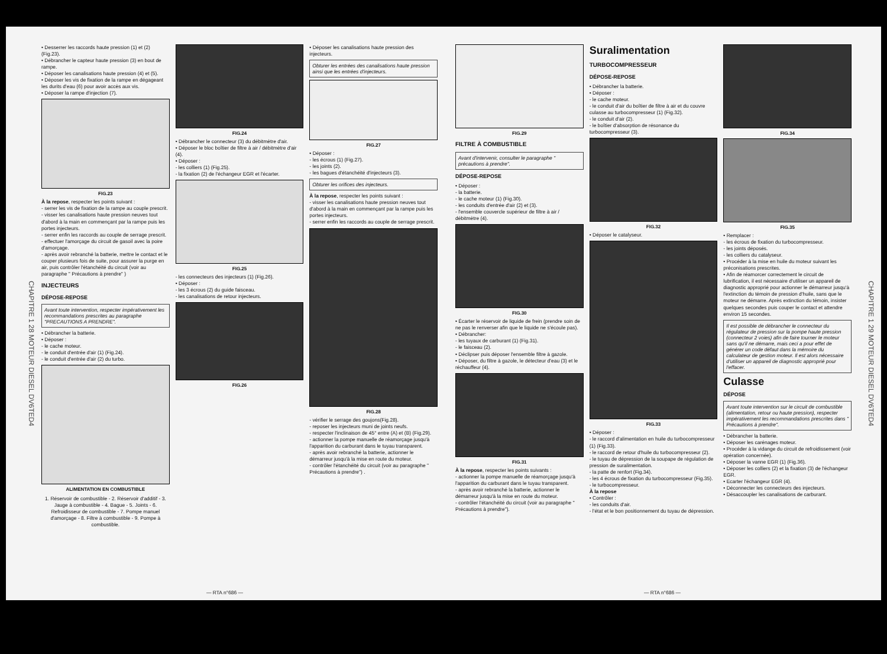CHAPITRE 1 28 MOTEUR DIESEL DV6TED4
• Desserrer les raccords haute pression (1) et (2) (Fig.23).
• Débrancher le capteur haute pression (3) en bout de rampe.
• Déposer les canalisations haute pression (4) et (5).
• Déposer les vis de fixation de la rampe en dégageant les durits d'eau (6) pour avoir accès aux vis.
• Déposer la rampe d'injection (7).
FIG.23
À la repose, respecter les points suivant :
- serrer les vis de fixation de la rampe au couple prescrit.
- visser les canalisations haute pression neuves tout d'abord à la main en commençant par la rampe puis les portes injecteurs.
- serrer enfin les raccords au couple de serrage prescrit.
- effectuer l'amorçage du circuit de gasoil avec la poire d'amorçage.
- après avoir rebranché la batterie, mettre le contact et le couper plusieurs fois de suite, pour assurer la purge en air, puis contrôler l'étanchéité du circuit (voir au paragraphe " Précautions à prendre" )
INJECTEURS
DÉPOSE-REPOSE
Avant toute intervention, respecter impérativement les recommandations prescrites au paragraphe "PRECAUTIONS A PRENDRE".
• Débrancher la batterie.
• Déposer :
- le cache moteur.
- le conduit d'entrée d'air (1) (Fig.24).
- le conduit d'entrée d'air (2) du turbo.
ALIMENTATION EN COMBUSTIBLE
1. Réservoir de combustible - 2. Réservoir d'additif - 3. Jauge à combustible - 4. Bague - 5. Joints - 6. Refroidisseur de combustible - 7. Pompe manuel d'amorçage - 8. Filtre à combustible - 9. Pompe à combustible.
FIG.24
• Débrancher le connecteur (3) du débitmètre d'air.
• Déposer le bloc boîtier de filtre à air / débitmètre d'air (4).
• Déposer :
- les colliers (1) (Fig.25).
- la fixation (2) de l'échangeur EGR et l'écarter.
FIG.25
- les connecteurs des injecteurs (1) (Fig.26).
• Déposer :
- les 3 écrous (2) du guide faisceau.
- les canalisations de retour injecteurs.
FIG.26
• Déposer les canalisations haute pression des injecteurs.
Obturer les entrées des canalisations haute pression ainsi que les entrées d'injecteurs.
FIG.27
• Déposer :
- les écrous (1) (Fig.27).
- les joints (2).
- les bagues d'étanchéité d'injecteurs (3).
Obturer les orifices des injecteurs.
À la repose, respecter les points suivant :
- visser les canalisations haute pression neuves tout d'abord à la main en commençant par la rampe puis les portes injecteurs.
- serrer enfin les raccords au couple de serrage prescrit.
FIG.28
- vérifier le serrage des goujons(Fig.28).
- reposer les injecteurs muni de joints neufs.
- respecter l'inclinaison de 45° entre (A) et (B) (Fig.29).
- actionner la pompe manuelle de réamorçage jusqu'à l'apparition du carburant dans le tuyau transparent.
- après avoir rebranché la batterie, actionner le démarreur jusqu'à la mise en route du moteur.
- contrôler l'étanchéité du circuit (voir au paragraphe " Précautions à prendre") .
— RTA n°686 —
FIG.29
FILTRE À COMBUSTIBLE
Avant d'intervenir, consulter le paragraphe " précautions à prendre".
DÉPOSE-REPOSE
• Déposer :
- la batterie.
- le cache moteur (1) (Fig.30).
- les conduits d'entrée d'air (2) et (3).
- l'ensemble couvercle supérieur de filtre à air / débitmètre (4).
FIG.30
• Écarter le réservoir de liquide de frein (prendre soin de ne pas le renverser afin que le liquide ne s'écoule pas).
• Débrancher:
- les tuyaux de carburant (1) (Fig.31).
- le faisceau (2).
• Déclipser puis déposer l'ensemble filtre à gazole.
• Déposer, du filtre à gazole, le détecteur d'eau (3) et le réchauffeur (4).
FIG.31
À la repose, respecter les points suivants :
- actionner la pompe manuelle de réamorçage jusqu'à l'apparition du carburant dans le tuyau transparent.
- après avoir rebranché la batterie, actionner le démarreur jusqu'à la mise en route du moteur.
- contrôler l'étanchéité du circuit (voir au paragraphe " Précautions à prendre").
Suralimentation
TURBOCOMPRESSEUR
DÉPOSE-REPOSE
• Débrancher la batterie.
• Déposer :
- le cache moteur.
- le conduit d'air du boîtier de filtre à air et du couvre culasse au turbocompresseur (1) (Fig.32).
- le conduit d'air (2).
- le boîtier d'absorption de résonance du turbocompresseur (3).
FIG.32
• Déposer le catalyseur.
FIG.33
• Déposer :
- le raccord d'alimentation en huile du turbocompresseur (1) (Fig.33).
- le raccord de retour d'huile du turbocompresseur (2).
- le tuyau de dépression de la soupape de régulation de pression de suralimentation.
- la patte de renfort (Fig.34).
- les 4 écrous de fixation du turbocompresseur (Fig.35).
- le turbocompresseur.
À la repose
• Contrôler :
- les conduits d'air.
- l'état et le bon positionnement du tuyau de dépression.
FIG.34
FIG.35
• Remplacer :
- les écrous de fixation du turbocompresseur.
- les joints déposés.
- les colliers du catalyseur.
• Procéder à la mise en huile du moteur suivant les préconisations prescrites.
• Afin de réamorcer correctement le circuit de lubrification, il est nécessaire d'utiliser un appareil de diagnostic approprié pour actionner le démarreur jusqu'à l'extinction du témoin de pression d'huile, sans que le moteur ne démarre. Après extinction du témoin, insister quelques secondes puis couper le contact et attendre environ 15 secondes.
Il est possible de débrancher le connecteur du régulateur de pression sur la pompe haute pression (connecteur 2 voies) afin de faire tourner le moteur sans qu'il ne démarre, mais ceci a pour effet de générer un code défaut dans la mémoire du calculateur de gestion moteur. Il est alors nécessaire d'utiliser un appareil de diagnostic approprié pour l'effacer.
Culasse
DÉPOSE
Avant toute intervention sur le circuit de combustible (alimentation, retour ou haute pression), respecter impérativement les recommandations prescrites dans " Précautions à prendre".
• Débrancher la batterie.
• Déposer les carénages moteur.
• Procéder à la vidange du circuit de refroidissement (voir opération concernée).
• Déposer la vanne EGR (1) (Fig.36).
• Déposer les colliers (2) et la fixation (3) de l'échangeur EGR.
• Ecarter l'échangeur EGR (4).
• Déconnecter les connecteurs des injecteurs.
• Désaccoupler les canalisations de carburant.
CHAPITRE 1 29 MOTEUR DIESEL DV6TED4
— RTA n°686 —